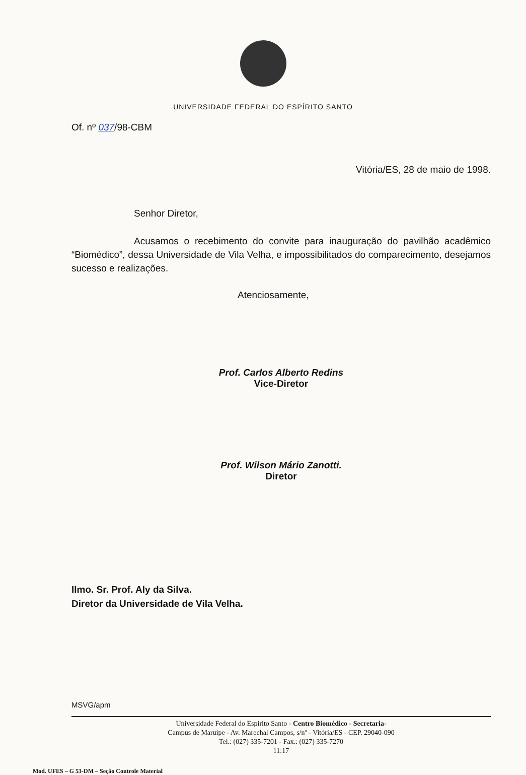UNIVERSIDADE FEDERAL DO ESPÍRITO SANTO
Of. nº 037/98-CBM
Vitória/ES, 28 de maio de 1998.
Senhor Diretor,
Acusamos o recebimento do convite para inauguração do pavilhão acadêmico “Biomédico”, dessa Universidade de Vila Velha, e impossibilitados do comparecimento, desejamos sucesso e realizações.
Atenciosamente,
Prof. Carlos Alberto Redins
Vice-Diretor
Prof. Wilson Mário Zanotti.
Diretor
Ilmo. Sr. Prof. Aly da Silva.
Diretor da Universidade de Vila Velha.
MSVG/apm
Universidade Federal do Espirito Santo - Centro Biomédico - Secretaria-
Campus de Maruípe - Av. Marechal Campos, s/nº - Vitória/ES - CEP. 29040-090
Tel.: (027) 335-7201 - Fax.: (027) 335-7270
11:17
Mod. UFES – G 53-DM – Seção Controle Material